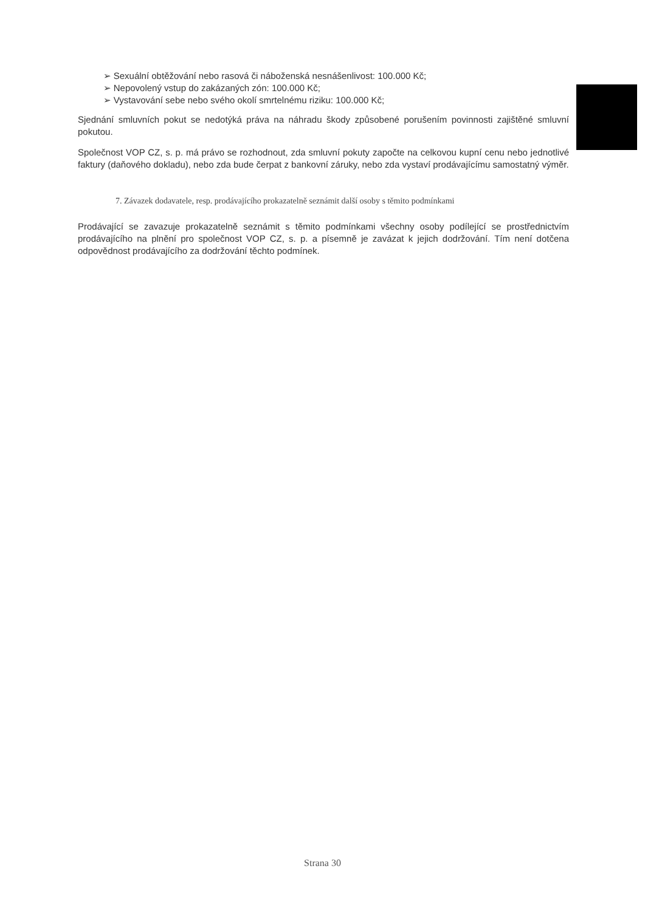➢ Sexuální obtěžování nebo rasová či náboženská nesnášenlivost: 100.000 Kč;
➢ Nepovolený vstup do zakázaných zón: 100.000 Kč;
➢ Vystavování sebe nebo svého okolí smrtelnému riziku: 100.000 Kč;
Sjednání smluvních pokut se nedotýká práva na náhradu škody způsobené porušením povinnosti zajištěné smluvní pokutou.
Společnost VOP CZ, s. p. má právo se rozhodnout, zda smluvní pokuty započte na celkovou kupní cenu nebo jednotlivé faktury (daňového dokladu), nebo zda bude čerpat z bankovní záruky, nebo zda vystaví prodávajícímu samostatný výměr.
7. Závazek dodavatele, resp. prodávajícího prokazatelně seznámit další osoby s těmito podmínkami
Prodávající se zavazuje prokazatelně seznámit s těmito podmínkami všechny osoby podílející se prostřednictvím prodávajícího na plnění pro společnost VOP CZ, s. p. a písemně je zavázat k jejich dodržování. Tím není dotčena odpovědnost prodávajícího za dodržování těchto podmínek.
Strana 30